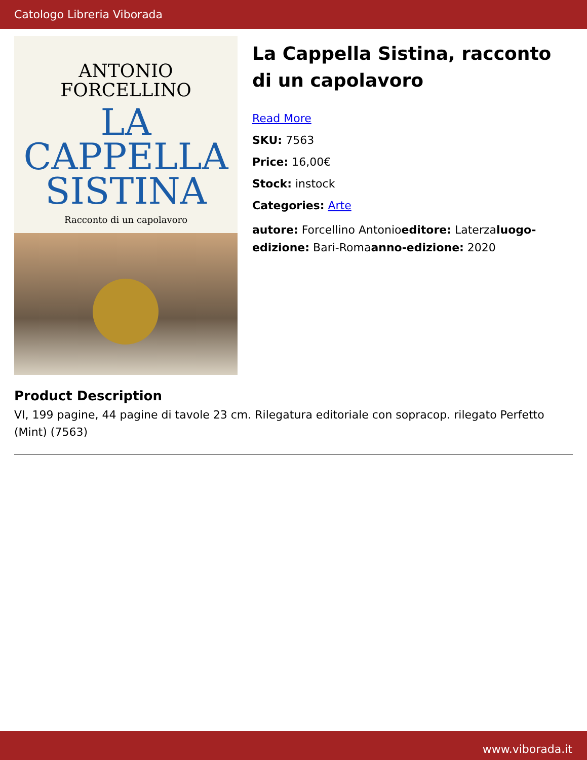Catologo Libreria Viborada
ANTONIO
FORCELLINO
LA
CAPPELLA
SISTINA
Racconto di un capolavoro
La Cappella Sistina, racconto di un capolavoro
Read More
SKU: 7563
Price: 16,00€
Stock: instock
Categories: Arte
autore: Forcellino Antonioeditore: Laterzaluogo-edizione: Bari-Romaanno-edizione: 2020
Product Description
VI, 199 pagine, 44 pagine di tavole 23 cm. Rilegatura editoriale con sopracop. rilegato Perfetto (Mint) (7563)
www.viborada.it